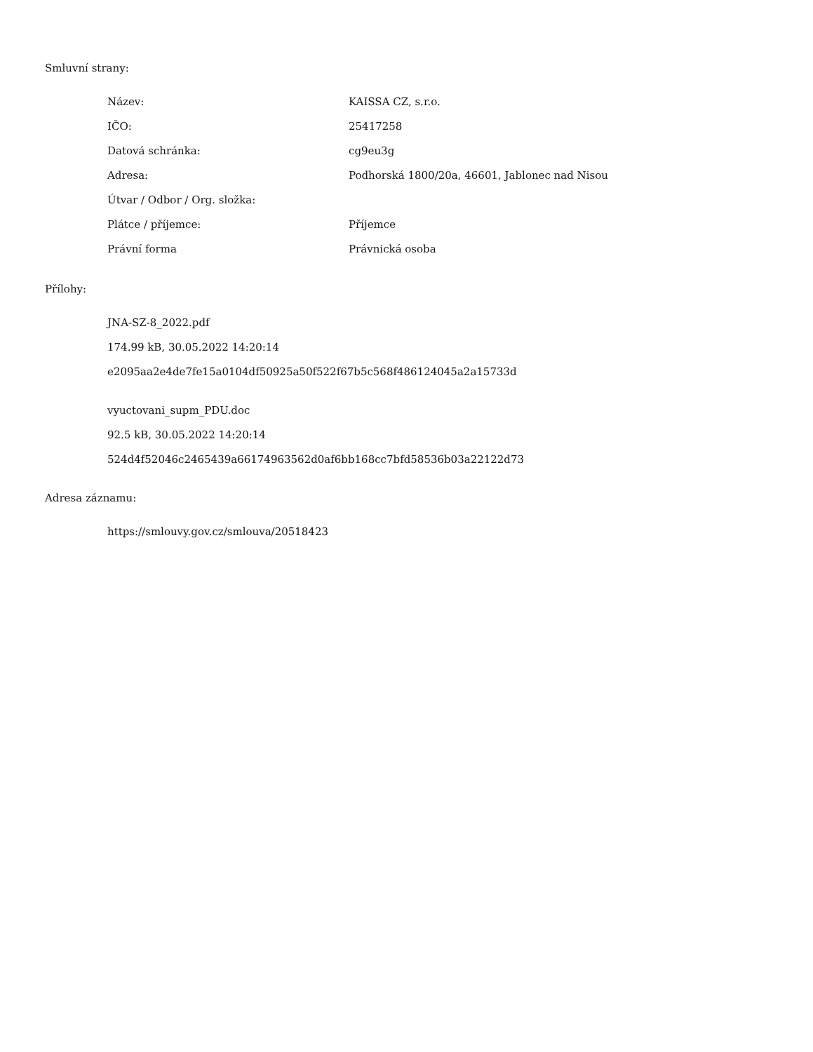Smluvní strany:
| Název: | KAISSA CZ, s.r.o. |
| IČO: | 25417258 |
| Datová schránka: | cg9eu3g |
| Adresa: | Podhorská 1800/20a, 46601, Jablonec nad Nisou |
| Útvar / Odbor / Org. složka: | |
| Plátce / příjemce: | Příjemce |
| Právní forma | Právnická osoba |
Přílohy:
JNA-SZ-8_2022.pdf
174.99 kB, 30.05.2022 14:20:14
e2095aa2e4de7fe15a0104df50925a50f522f67b5c568f486124045a2a15733d
vyuctovani_supm_PDU.doc
92.5 kB, 30.05.2022 14:20:14
524d4f52046c2465439a66174963562d0af6bb168cc7bfd58536b03a22122d73
Adresa záznamu:
https://smlouvy.gov.cz/smlouva/20518423